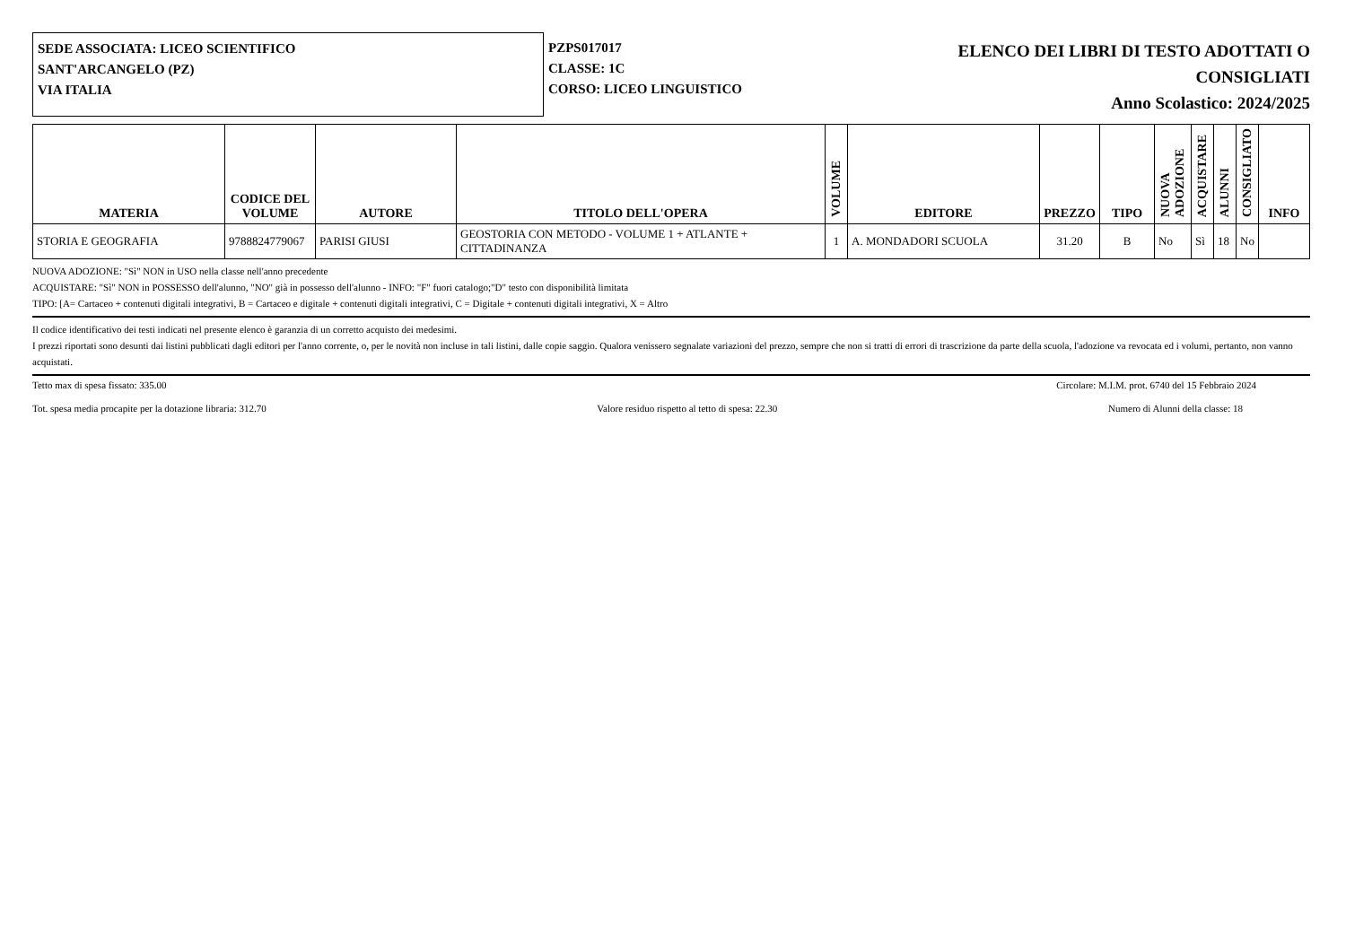SEDE ASSOCIATA: LICEO SCIENTIFICO
SANT'ARCANGELO (PZ)
VIA ITALIA
PZPS017017
CLASSE: 1C
CORSO: LICEO LINGUISTICO
ELENCO DEI LIBRI DI TESTO ADOTTATI O
CONSIGLIATI
Anno Scolastico: 2024/2025
| MATERIA | CODICE DEL VOLUME | AUTORE | TITOLO DELL'OPERA | VOLUME | EDITORE | PREZZO | TIPO | NUOVA ADOZIONE | ACQUISTARE | ALUNNI | CONSIGLIATO | INFO |
| --- | --- | --- | --- | --- | --- | --- | --- | --- | --- | --- | --- | --- |
| STORIA E GEOGRAFIA | 9788824779067 | PARISI GIUSI | GEOSTORIA CON METODO - VOLUME 1 + ATLANTE + CITTADINANZA | 1 | A. MONDADORI SCUOLA | 31.20 | B | No | Sì | 18 | No | |
NUOVA ADOZIONE: "Sì" NON in USO nella classe nell'anno precedente
ACQUISTARE: "Sì" NON in POSSESSO dell'alunno, "NO" già in possesso dell'alunno - INFO: "F" fuori catalogo;"D" testo con disponibilità limitata
TIPO: [A= Cartaceo + contenuti digitali integrativi, B = Cartaceo e digitale + contenuti digitali integrativi, C = Digitale + contenuti digitali integrativi, X = Altro
Il codice identificativo dei testi indicati nel presente elenco è garanzia di un corretto acquisto dei medesimi.
I prezzi riportati sono desunti dai listini pubblicati dagli editori per l'anno corrente, o, per le novità non incluse in tali listini, dalle copie saggio. Qualora venissero segnalate variazioni del prezzo, sempre che non si tratti di errori di trascrizione da parte della scuola, l'adozione va revocata ed i volumi, pertanto, non vanno acquistati.
Tetto max di spesa fissato: 335.00 Circolare: M.I.M. prot. 6740 del 15 Febbraio 2024
Tot. spesa media procapite per la dotazione libraria: 312.70 Valore residuo rispetto al tetto di spesa: 22.30 Numero di Alunni della classe: 18